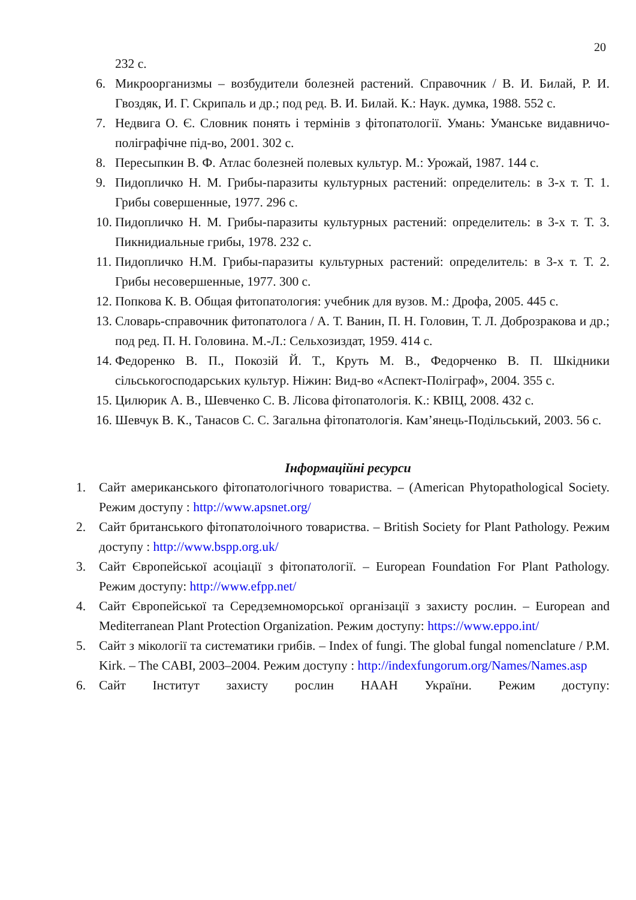20
232 с.
6. Микроорганизмы – возбудители болезней растений. Справочник / В. И. Билай, Р. И. Гвоздяк, И. Г. Скрипаль и др.; под ред. В. И. Билай. К.: Наук. думка, 1988. 552 с.
7. Недвига О. Є. Словник понять і термінів з фітопатології. Умань: Уманське видавничо-поліграфічне під-во, 2001. 302 с.
8. Пересыпкин В. Ф. Атлас болезней полевых культур. М.: Урожай, 1987. 144 с.
9. Пидопличко Н. М. Грибы-паразиты культурных растений: определитель: в 3-х т. Т. 1. Грибы совершенные, 1977. 296 с.
10. Пидопличко Н. М. Грибы-паразиты культурных растений: определитель: в 3-х т. Т. 3. Пикнидиальные грибы, 1978. 232 с.
11. Пидопличко Н.М. Грибы-паразиты культурных растений: определитель: в 3-х т. Т. 2. Грибы несовершенные, 1977. 300 с.
12. Попкова К. В. Общая фитопатология: учебник для вузов. М.: Дрофа, 2005. 445 с.
13. Словарь-справочник фитопатолога / А. Т. Ванин, П. Н. Головин, Т. Л. Доброзракова и др.; под ред. П. Н. Головина. М.-Л.: Сельхозиздат, 1959. 414 с.
14. Федоренко В. П., Покозій Й. Т., Круть М. В., Федорченко В. П. Шкідники сільськогосподарських культур. Ніжин: Вид-во «Аспект-Поліграф», 2004. 355 с.
15. Цилюрик А. В., Шевченко С. В. Лісова фітопатологія. К.: КВІЦ, 2008. 432 с.
16. Шевчук В. К., Танасов С. С. Загальна фітопатологія. Кам’янець-Подільський, 2003. 56 с.
Інформаційні ресурси
1. Сайт американського фітопатологічного товариства. – (American Phytopathological Society. Режим доступу : http://www.apsnet.org/
2. Сайт британського фітопатолоічного товариства. – British Society for Plant Pathology. Режим доступу : http://www.bspp.org.uk/
3. Сайт Європейської асоціації з фітопатології. – European Foundation For Plant Pathology. Режим доступу: http://www.efpp.net/
4. Сайт Європейської та Середземноморської організації з захисту рослин. – European and Mediterranean Plant Protection Organization. Режим доступу: https://www.eppo.int/
5. Сайт з мікології та систематики грибів. – Index of fungi. The global fungal nomenclature / P.M. Kirk. – The CABI, 2003–2004. Режим доступу : http://indexfungorum.org/Names/Names.asp
6. Сайт Інститут захисту рослин НААН України. Режим доступу: